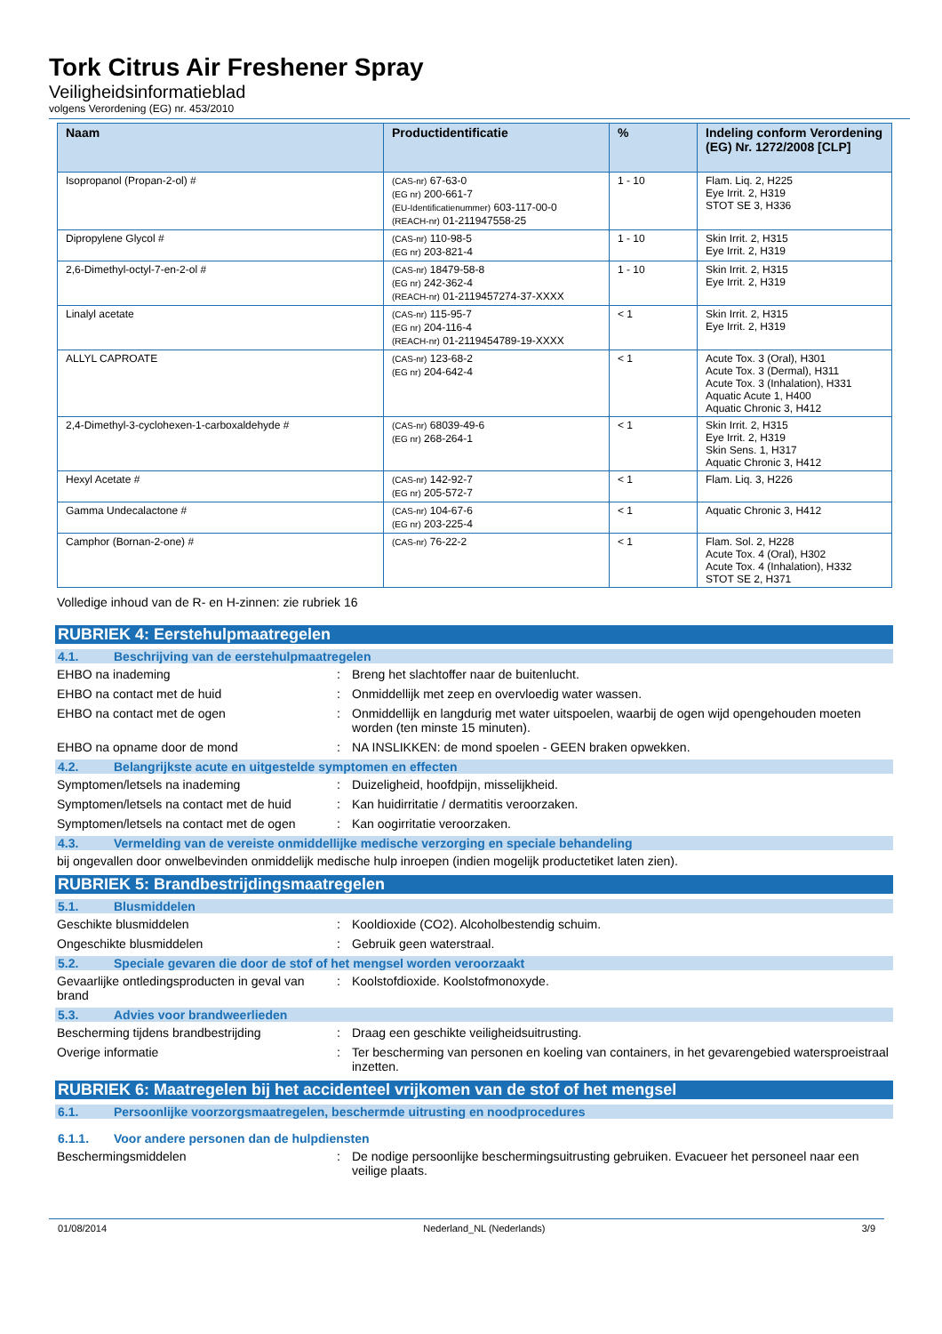Tork Citrus Air Freshener Spray
Veiligheidsinformatieblad
volgens Verordening (EG) nr. 453/2010
| Naam | Productidentificatie | % | Indeling conform Verordening (EG) Nr. 1272/2008 [CLP] |
| --- | --- | --- | --- |
| Isopropanol (Propan-2-ol) # | (CAS-nr) 67-63-0 (EG nr) 200-661-7 (EU-Identificatienummer) 603-117-00-0 (REACH-nr) 01-211947558-25 | 1 - 10 | Flam. Liq. 2, H225 Eye Irrit. 2, H319 STOT SE 3, H336 |
| Dipropylene Glycol # | (CAS-nr) 110-98-5 (EG nr) 203-821-4 | 1 - 10 | Skin Irrit. 2, H315 Eye Irrit. 2, H319 |
| 2,6-Dimethyl-octyl-7-en-2-ol # | (CAS-nr) 18479-58-8 (EG nr) 242-362-4 (REACH-nr) 01-2119457274-37-XXXX | 1 - 10 | Skin Irrit. 2, H315 Eye Irrit. 2, H319 |
| Linalyl acetate | (CAS-nr) 115-95-7 (EG nr) 204-116-4 (REACH-nr) 01-2119454789-19-XXXX | < 1 | Skin Irrit. 2, H315 Eye Irrit. 2, H319 |
| ALLYL CAPROATE | (CAS-nr) 123-68-2 (EG nr) 204-642-4 | < 1 | Acute Tox. 3 (Oral), H301 Acute Tox. 3 (Dermal), H311 Acute Tox. 3 (Inhalation), H331 Aquatic Acute 1, H400 Aquatic Chronic 3, H412 |
| 2,4-Dimethyl-3-cyclohexen-1-carboxaldehyde # | (CAS-nr) 68039-49-6 (EG nr) 268-264-1 | < 1 | Skin Irrit. 2, H315 Eye Irrit. 2, H319 Skin Sens. 1, H317 Aquatic Chronic 3, H412 |
| Hexyl Acetate # | (CAS-nr) 142-92-7 (EG nr) 205-572-7 | < 1 | Flam. Liq. 3, H226 |
| Gamma Undecalactone # | (CAS-nr) 104-67-6 (EG nr) 203-225-4 | < 1 | Aquatic Chronic 3, H412 |
| Camphor (Bornan-2-one) # | (CAS-nr) 76-22-2 | < 1 | Flam. Sol. 2, H228 Acute Tox. 4 (Oral), H302 Acute Tox. 4 (Inhalation), H332 STOT SE 2, H371 |
Volledige inhoud van de R- en H-zinnen: zie rubriek 16
RUBRIEK 4: Eerstehulpmaatregelen
4.1. Beschrijving van de eerstehulpmaatregelen
EHBO na inademing : Breng het slachtoffer naar de buitenlucht.
EHBO na contact met de huid : Onmiddellijk met zeep en overvloedig water wassen.
EHBO na contact met de ogen : Onmiddellijk en langdurig met water uitspoelen, waarbij de ogen wijd opengehouden moeten worden (ten minste 15 minuten).
EHBO na opname door de mond : NA INSLIKKEN: de mond spoelen - GEEN braken opwekken.
4.2. Belangrijkste acute en uitgestelde symptomen en effecten
Symptomen/letsels na inademing : Duizeligheid, hoofdpijn, misselijkheid.
Symptomen/letsels na contact met de huid
: Kan huidirritatie / dermatitis veroorzaken.
Symptomen/letsels na contact met de ogen
: Kan oogirritatie veroorzaken.
4.3. Vermelding van de vereiste onmiddellijke medische verzorging en speciale behandeling
bij ongevallen door onwelbevinden onmiddelijk medische hulp inroepen (indien mogelijk productetiket laten zien).
RUBRIEK 5: Brandbestrijdingsmaatregelen
5.1. Blusmiddelen
Geschikte blusmiddelen : Kooldioxide (CO2). Alcoholbestendig schuim.
Ongeschikte blusmiddelen : Gebruik geen waterstraal.
5.2. Speciale gevaren die door de stof of het mengsel worden veroorzaakt
Gevaarlijke ontledingsproducten in geval van brand
: Koolstofdioxide. Koolstofmonoxyde.
5.3. Advies voor brandweerlieden
Bescherming tijdens brandbestrijding : Draag een geschikte veiligheidsuitrusting.
Overige informatie : Ter bescherming van personen en koeling van containers, in het gevarengebied watersproeistraal inzetten.
RUBRIEK 6: Maatregelen bij het accidenteel vrijkomen van de stof of het mengsel
6.1. Persoonlijke voorzorgsmaatregelen, beschermde uitrusting en noodprocedures
6.1.1. Voor andere personen dan de hulpdiensten
Beschermingsmiddelen : De nodige persoonlijke beschermingsuitrusting gebruiken. Evacueer het personeel naar een veilige plaats.
01/08/2014 Nederland_NL (Nederlands) 3/9